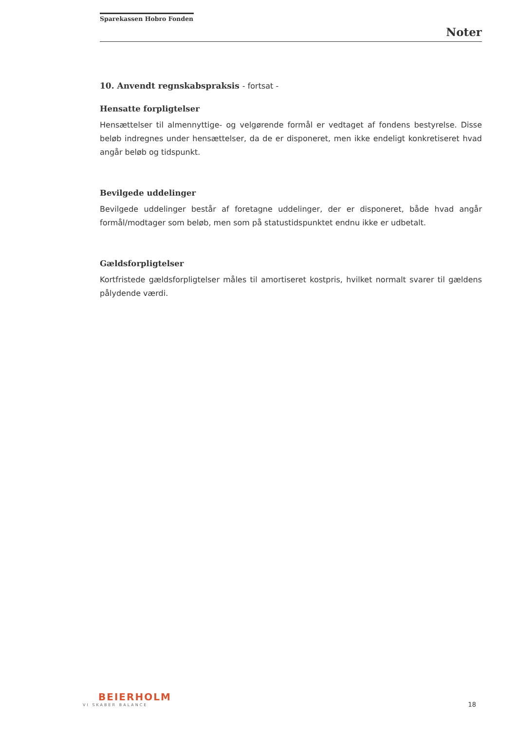Sparekassen Hobro Fonden
Noter
10. Anvendt regnskabspraksis - fortsat -
Hensatte forpligtelser
Hensættelser til almennyttige- og velgørende formål er vedtaget af fondens bestyrelse. Disse beløb indregnes under hensættelser, da de er disponeret, men ikke endeligt konkretiseret hvad angår beløb og tidspunkt.
Bevilgede uddelinger
Bevilgede uddelinger består af foretagne uddelinger, der er disponeret, både hvad angår formål/modtager som beløb, men som på statustidspunktet endnu ikke er udbetalt.
Gældsforpligtelser
Kortfristede gældsforpligtelser måles til amortiseret kostpris, hvilket normalt svarer til gældens pålydende værdi.
BEIERHOLM
VI SKABER BALANCE
18